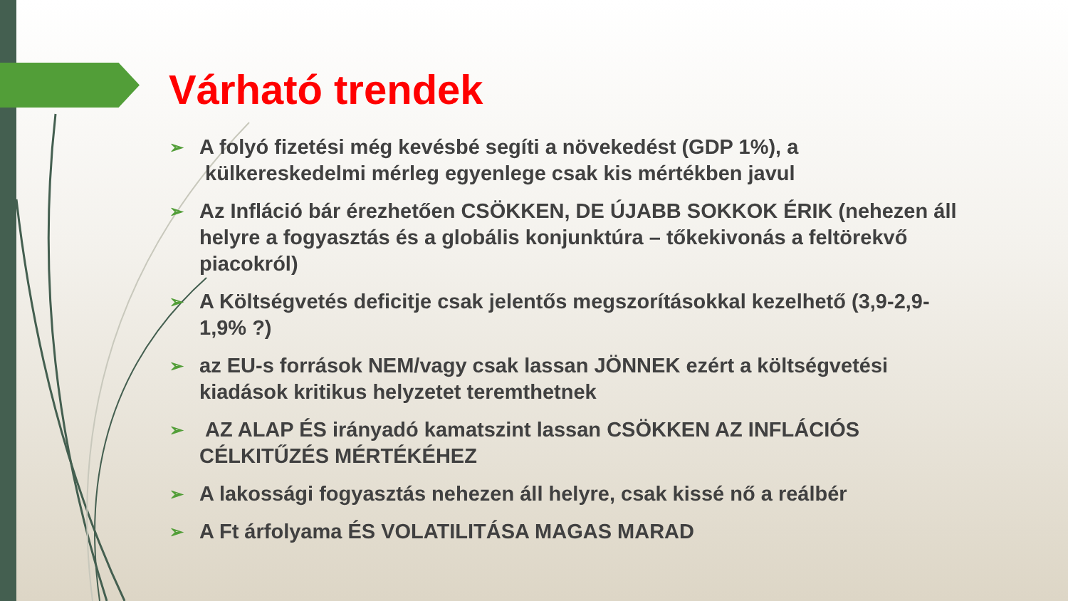Várható trendek
➢ A folyó fizetési még kevésbé segíti a növekedést (GDP 1%), a külkereskedelmi mérleg egyenlege csak kis mértékben javul
➢ Az Infláció bár érezhetően CSÖKKEN, DE ÚJABB SOKKOK ÉRIK (nehezen áll helyre a fogyasztás és a globális konjunktúra – tőkekivonás a feltörekvő piacokról)
➢ A Költségvetés deficitje csak jelentős megszorításokkal kezelhető (3,9-2,9-1,9% ?)
➢ az EU-s források NEM/vagy csak lassan JÖNNEK ezért a költségvetési kiadások kritikus helyzetet teremthetnek
➢ AZ ALAP ÉS irányadó kamatszint lassan CSÖKKEN AZ INFLÁCIÓS CÉLKITŰZÉS MÉRTÉKÉHEZ
➢ A lakossági fogyasztás nehezen áll helyre, csak kissé nő a reálbér
➢ A Ft árfolyama ÉS VOLATILITÁSA MAGAS MARAD